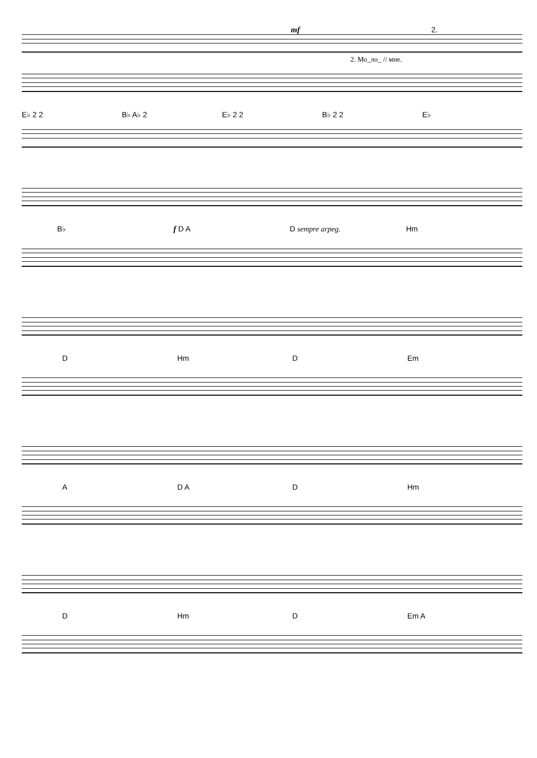mf 2.
2. Мо_ло_ // мне.
E♭ 2 2 B♭ A♭ 2 E♭ 2 2 B♭ 2 2 E♭
B♭ f D A D sempre arpeg. Hm
D Hm D Em
A D A D Hm
D Hm D Em A